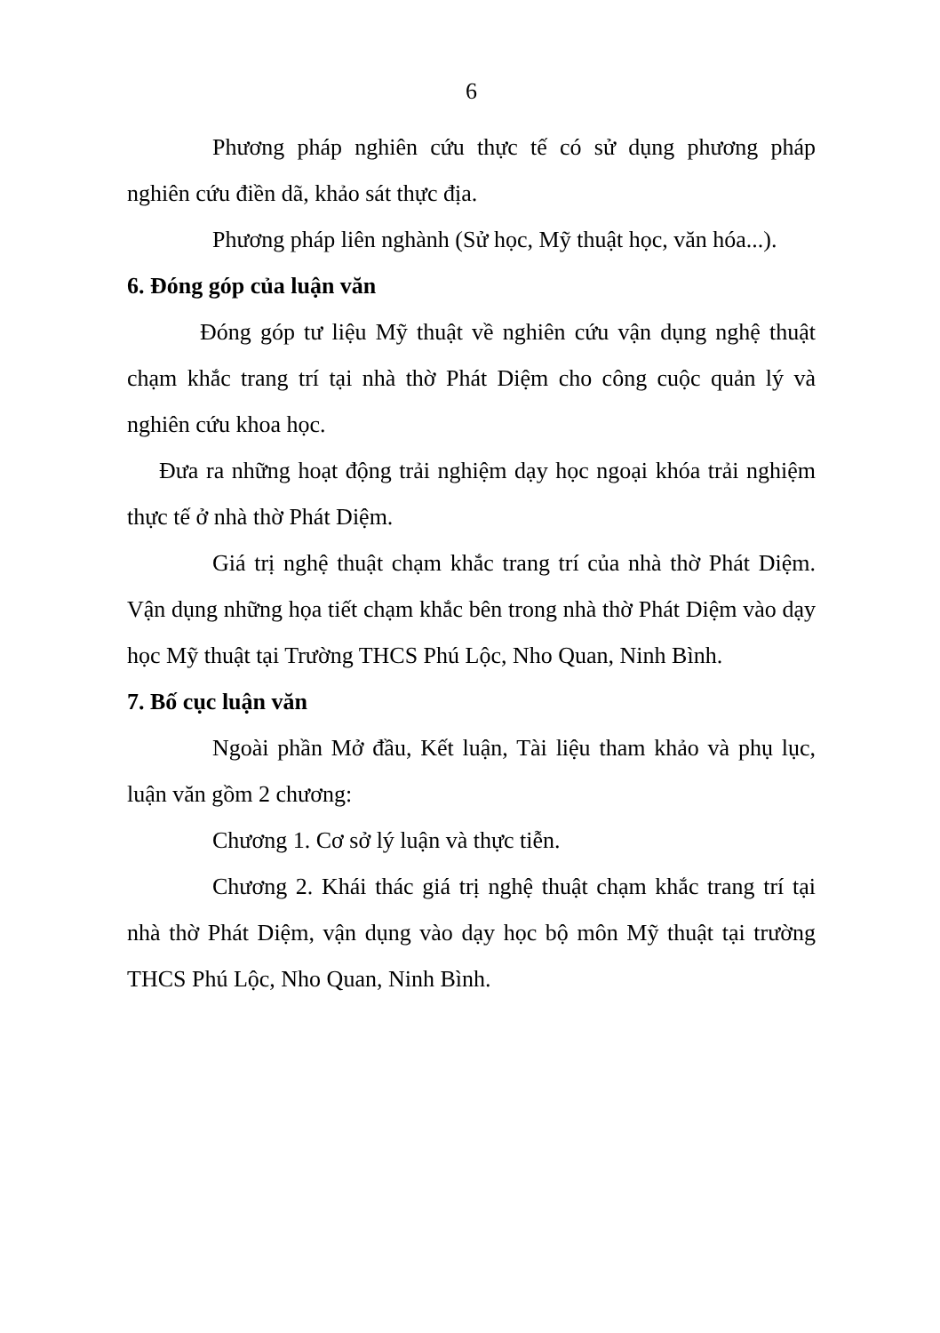6
Phương pháp nghiên cứu thực tế có sử dụng phương pháp nghiên cứu điền dã, khảo sát thực địa.
Phương pháp liên nghành (Sử học, Mỹ thuật học, văn hóa...).
6. Đóng góp của luận văn
Đóng góp tư liệu Mỹ thuật về nghiên cứu vận dụng nghệ thuật chạm khắc trang trí tại nhà thờ Phát Diệm cho công cuộc quản lý và nghiên cứu khoa học.
Đưa ra những hoạt động trải nghiệm dạy học ngoại khóa trải nghiệm thực tế ở nhà thờ Phát Diệm.
Giá trị nghệ thuật chạm khắc trang trí của nhà thờ Phát Diệm. Vận dụng những họa tiết chạm khắc bên trong nhà thờ Phát Diệm vào dạy học Mỹ thuật tại Trường THCS Phú Lộc, Nho Quan, Ninh Bình.
7. Bố cục luận văn
Ngoài phần Mở đầu, Kết luận, Tài liệu tham khảo và phụ lục, luận văn gồm 2 chương:
Chương 1. Cơ sở lý luận và thực tiễn.
Chương 2. Khái thác giá trị nghệ thuật chạm khắc trang trí tại nhà thờ Phát Diệm, vận dụng vào dạy học bộ môn Mỹ thuật tại trường THCS Phú Lộc, Nho Quan, Ninh Bình.